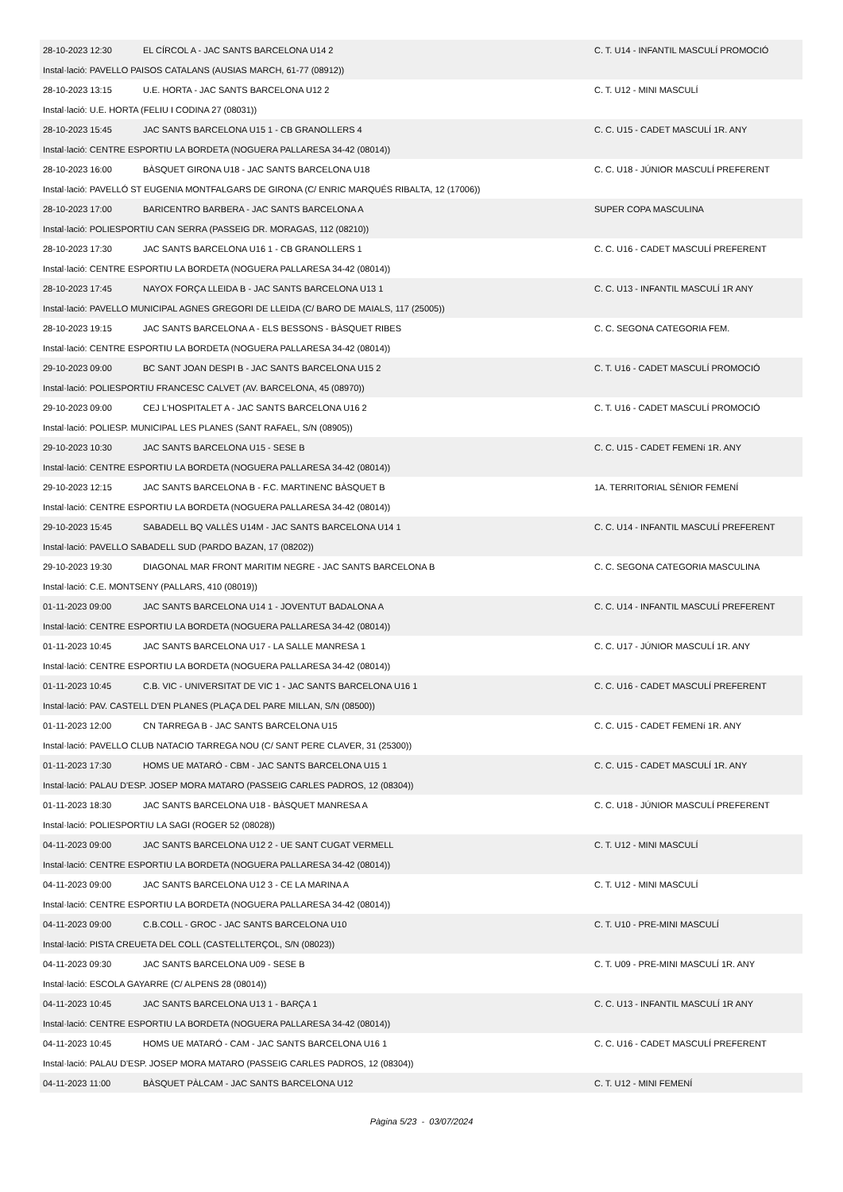| 28-10-2023 12:30 | EL CÍRCOL A - JAC SANTS BARCELONA U14 2 | C. T. U14 - INFANTIL MASCULÍ PROMOCIÓ |
| Instal·lació: PAVELLO PAISOS CATALANS (AUSIAS MARCH, 61-77 (08912)) | | |
| 28-10-2023 13:15 | U.E. HORTA - JAC SANTS BARCELONA U12 2 | C. T. U12 - MINI MASCULÍ |
| Instal·lació: U.E. HORTA (FELIU I CODINA 27 (08031)) | | |
| 28-10-2023 15:45 | JAC SANTS BARCELONA U15 1 - CB GRANOLLERS 4 | C. C. U15 - CADET MASCULÍ 1R. ANY |
| Instal·lació: CENTRE ESPORTIU LA BORDETA (NOGUERA PALLARESA 34-42 (08014)) | | |
| 28-10-2023 16:00 | BÀSQUET GIRONA U18 - JAC SANTS BARCELONA U18 | C. C. U18 - JÚNIOR MASCULÍ PREFERENT |
| Instal·lació: PAVELLÓ ST EUGENIA MONTFALGARS DE GIRONA (C/ ENRIC MARQUÉS RIBALTA, 12 (17006)) | | |
| 28-10-2023 17:00 | BARICENTRO BARBERA - JAC SANTS BARCELONA A | SUPER COPA MASCULINA |
| Instal·lació: POLIESPORTIU CAN SERRA (PASSEIG DR. MORAGAS, 112 (08210)) | | |
| 28-10-2023 17:30 | JAC SANTS BARCELONA U16 1 - CB GRANOLLERS 1 | C. C. U16 - CADET MASCULÍ PREFERENT |
| Instal·lació: CENTRE ESPORTIU LA BORDETA (NOGUERA PALLARESA 34-42 (08014)) | | |
| 28-10-2023 17:45 | NAYOX FORÇA LLEIDA B - JAC SANTS BARCELONA U13 1 | C. C. U13 - INFANTIL MASCULÍ 1R ANY |
| Instal·lació: PAVELLO MUNICIPAL AGNES GREGORI DE LLEIDA (C/ BARO DE MAIALS, 117 (25005)) | | |
| 28-10-2023 19:15 | JAC SANTS BARCELONA A - ELS BESSONS - BÀSQUET RIBES | C. C. SEGONA CATEGORIA FEM. |
| Instal·lació: CENTRE ESPORTIU LA BORDETA (NOGUERA PALLARESA 34-42 (08014)) | | |
| 29-10-2023 09:00 | BC SANT JOAN DESPI B - JAC SANTS BARCELONA U15 2 | C. T. U16 - CADET MASCULÍ PROMOCIÓ |
| Instal·lació: POLIESPORTIU FRANCESC CALVET (AV. BARCELONA, 45 (08970)) | | |
| 29-10-2023 09:00 | CEJ L'HOSPITALET A - JAC SANTS BARCELONA U16 2 | C. T. U16 - CADET MASCULÍ PROMOCIÓ |
| Instal·lació: POLIESP. MUNICIPAL LES PLANES (SANT RAFAEL, S/N (08905)) | | |
| 29-10-2023 10:30 | JAC SANTS BARCELONA U15 - SESE B | C. C. U15 - CADET FEMENí 1R. ANY |
| Instal·lació: CENTRE ESPORTIU LA BORDETA (NOGUERA PALLARESA 34-42 (08014)) | | |
| 29-10-2023 12:15 | JAC SANTS BARCELONA B - F.C. MARTINENC BÀSQUET B | 1A. TERRITORIAL SÈNIOR FEMENÍ |
| Instal·lació: CENTRE ESPORTIU LA BORDETA (NOGUERA PALLARESA 34-42 (08014)) | | |
| 29-10-2023 15:45 | SABADELL BQ VALLÈS U14M - JAC SANTS BARCELONA U14 1 | C. C. U14 - INFANTIL MASCULÍ PREFERENT |
| Instal·lació: PAVELLO SABADELL SUD (PARDO BAZAN, 17 (08202)) | | |
| 29-10-2023 19:30 | DIAGONAL MAR FRONT MARITIM NEGRE - JAC SANTS BARCELONA B | C. C. SEGONA CATEGORIA MASCULINA |
| Instal·lació: C.E. MONTSENY (PALLARS, 410 (08019)) | | |
| 01-11-2023 09:00 | JAC SANTS BARCELONA U14 1 - JOVENTUT BADALONA A | C. C. U14 - INFANTIL MASCULÍ PREFERENT |
| Instal·lació: CENTRE ESPORTIU LA BORDETA (NOGUERA PALLARESA 34-42 (08014)) | | |
| 01-11-2023 10:45 | JAC SANTS BARCELONA U17 - LA SALLE MANRESA 1 | C. C. U17 - JÚNIOR MASCULÍ 1R. ANY |
| Instal·lació: CENTRE ESPORTIU LA BORDETA (NOGUERA PALLARESA 34-42 (08014)) | | |
| 01-11-2023 10:45 | C.B. VIC - UNIVERSITAT DE VIC 1 - JAC SANTS BARCELONA U16 1 | C. C. U16 - CADET MASCULÍ PREFERENT |
| Instal·lació: PAV. CASTELL D'EN PLANES (PLAÇA DEL PARE MILLAN, S/N (08500)) | | |
| 01-11-2023 12:00 | CN TARREGA B - JAC SANTS BARCELONA U15 | C. C. U15 - CADET FEMENí 1R. ANY |
| Instal·lació: PAVELLO CLUB NATACIO TARREGA NOU (C/ SANT PERE CLAVER, 31 (25300)) | | |
| 01-11-2023 17:30 | HOMS UE MATARÓ - CBM - JAC SANTS BARCELONA U15 1 | C. C. U15 - CADET MASCULÍ 1R. ANY |
| Instal·lació: PALAU D'ESP. JOSEP MORA MATARO (PASSEIG CARLES PADROS, 12 (08304)) | | |
| 01-11-2023 18:30 | JAC SANTS BARCELONA U18 - BÀSQUET MANRESA A | C. C. U18 - JÚNIOR MASCULÍ PREFERENT |
| Instal·lació: POLIESPORTIU LA SAGI (ROGER 52 (08028)) | | |
| 04-11-2023 09:00 | JAC SANTS BARCELONA U12 2 - UE SANT CUGAT VERMELL | C. T. U12 - MINI MASCULÍ |
| Instal·lació: CENTRE ESPORTIU LA BORDETA (NOGUERA PALLARESA 34-42 (08014)) | | |
| 04-11-2023 09:00 | JAC SANTS BARCELONA U12 3 - CE LA MARINA A | C. T. U12 - MINI MASCULÍ |
| Instal·lació: CENTRE ESPORTIU LA BORDETA (NOGUERA PALLARESA 34-42 (08014)) | | |
| 04-11-2023 09:00 | C.B.COLL - GROC - JAC SANTS BARCELONA U10 | C. T. U10 - PRE-MINI MASCULÍ |
| Instal·lació: PISTA CREUETA DEL COLL (CASTELLTERÇOL, S/N (08023)) | | |
| 04-11-2023 09:30 | JAC SANTS BARCELONA U09 - SESE B | C. T. U09 - PRE-MINI MASCULÍ 1R. ANY |
| Instal·lació: ESCOLA GAYARRE (C/ ALPENS 28 (08014)) | | |
| 04-11-2023 10:45 | JAC SANTS BARCELONA U13 1 - BARÇA 1 | C. C. U13 - INFANTIL MASCULÍ 1R ANY |
| Instal·lació: CENTRE ESPORTIU LA BORDETA (NOGUERA PALLARESA 34-42 (08014)) | | |
| 04-11-2023 10:45 | HOMS UE MATARÓ - CAM - JAC SANTS BARCELONA U16 1 | C. C. U16 - CADET MASCULÍ PREFERENT |
| Instal·lació: PALAU D'ESP. JOSEP MORA MATARO (PASSEIG CARLES PADROS, 12 (08304)) | | |
| 04-11-2023 11:00 | BÀSQUET PÀLCAM - JAC SANTS BARCELONA U12 | C. T. U12 - MINI FEMENÍ |
Pàgina 5/23 - 03/07/2024